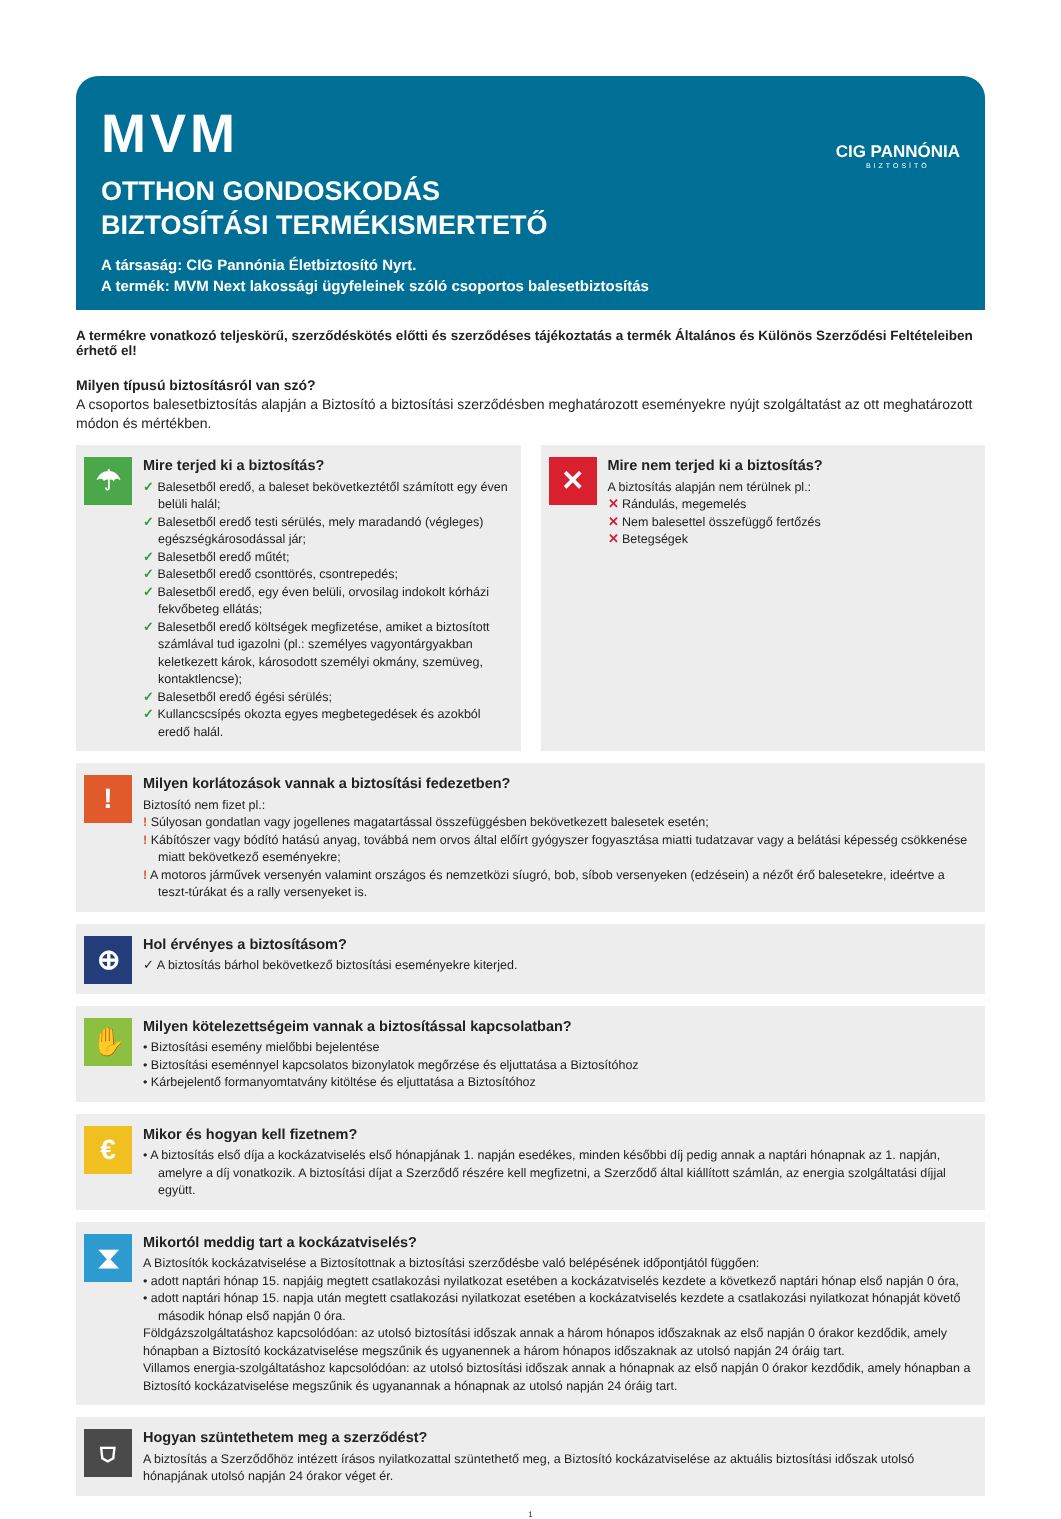MVM
OTTHON GONDOSKODÁS
BIZTOSÍTÁSI TERMÉKISMERTETŐ
A társaság: CIG Pannónia Életbiztosító Nyrt.
A termék: MVM Next lakossági ügyfeleinek szóló csoportos balesetbiztosítás
CIG PANNÓNIA
BIZTOSÍTÓ
A termékre vonatkozó teljeskörű, szerződéskötés előtti és szerződéses tájékoztatás a termék Általános és Különös Szerződési Feltételeiben érhető el!
Milyen típusú biztosításról van szó?
A csoportos balesetbiztosítás alapján a Biztosító a biztosítási szerződésben meghatározott eseményekre nyújt szolgáltatást az ott meghatározott módon és mértékben.
☂
Mire terjed ki a biztosítás?
✓ Balesetből eredő, a baleset bekövetkeztétől számított egy éven belüli halál;
✓ Balesetből eredő testi sérülés, mely maradandó (végleges) egészségkárosodással jár;
✓ Balesetből eredő műtét;
✓ Balesetből eredő csonttörés, csontrepedés;
✓ Balesetből eredő, egy éven belüli, orvosilag indokolt kórházi fekvőbeteg ellátás;
✓ Balesetből eredő költségek megfizetése, amiket a biztosított számlával tud igazolni (pl.: személyes vagyontárgyakban keletkezett károk, károsodott személyi okmány, szemüveg, kontaktlencse);
✓ Balesetből eredő égési sérülés;
✓ Kullancscsípés okozta egyes megbetegedések és azokból eredő halál.
✕
Mire nem terjed ki a biztosítás?
A biztosítás alapján nem térülnek pl.:
✕ Rándulás, megemelés
✕ Nem balesettel összefüggő fertőzés
✕ Betegségek
!
Milyen korlátozások vannak a biztosítási fedezetben?
Biztosító nem fizet pl.:
! Súlyosan gondatlan vagy jogellenes magatartással összefüggésben bekövetkezett balesetek esetén;
! Kábítószer vagy bódító hatású anyag, továbbá nem orvos által előírt gyógyszer fogyasztása miatti tudatzavar vagy a belátási képesség csökkenése miatt bekövetkező eseményekre;
! A motoros járművek versenyén valamint országos és nemzetközi síugró, bob, síbob versenyeken (edzésein) a nézőt érő balesetekre, ideértve a teszt-túrákat és a rally versenyeket is.
⊕
Hol érvényes a biztosításom?
✓ A biztosítás bárhol bekövetkező biztosítási eseményekre kiterjed.
✋
Milyen kötelezettségeim vannak a biztosítással kapcsolatban?
• Biztosítási esemény mielőbbi bejelentése
• Biztosítási eseménnyel kapcsolatos bizonylatok megőrzése és eljuttatása a Biztosítóhoz
• Kárbejelentő formanyomtatvány kitöltése és eljuttatása a Biztosítóhoz
€
Mikor és hogyan kell fizetnem?
• A biztosítás első díja a kockázatviselés első hónapjának 1. napján esedékes, minden későbbi díj pedig annak a naptári hónapnak az 1. napján, amelyre a díj vonatkozik. A biztosítási díjat a Szerződő részére kell megfizetni, a Szerződő által kiállított számlán, az energia szolgáltatási díjjal együtt.
⧗
Mikortól meddig tart a kockázatviselés?
A Biztosítók kockázatviselése a Biztosítottnak a biztosítási szerződésbe való belépésének időpontjától függően:
• adott naptári hónap 15. napjáig megtett csatlakozási nyilatkozat esetében a kockázatviselés kezdete a következő naptári hónap első napján 0 óra,
• adott naptári hónap 15. napja után megtett csatlakozási nyilatkozat esetében a kockázatviselés kezdete a csatlakozási nyilatkozat hónapját követő második hónap első napján 0 óra.
Földgázszolgáltatáshoz kapcsolódóan: az utolsó biztosítási időszak annak a három hónapos időszaknak az első napján 0 órakor kezdődik, amely hónapban a Biztosító kockázatviselése megszűnik és ugyanennek a három hónapos időszaknak az utolsó napján 24 óráig tart.
Villamos energia-szolgáltatáshoz kapcsolódóan: az utolsó biztosítási időszak annak a hónapnak az első napján 0 órakor kezdődik, amely hónapban a Biztosító kockázatviselése megszűnik és ugyanannak a hónapnak az utolsó napján 24 óráig tart.
⛉
Hogyan szüntethetem meg a szerződést?
A biztosítás a Szerződőhöz intézett írásos nyilatkozattal szüntethető meg, a Biztosító kockázatviselése az aktuális biztosítási időszak utolsó hónapjának utolsó napján 24 órakor véget ér.
1